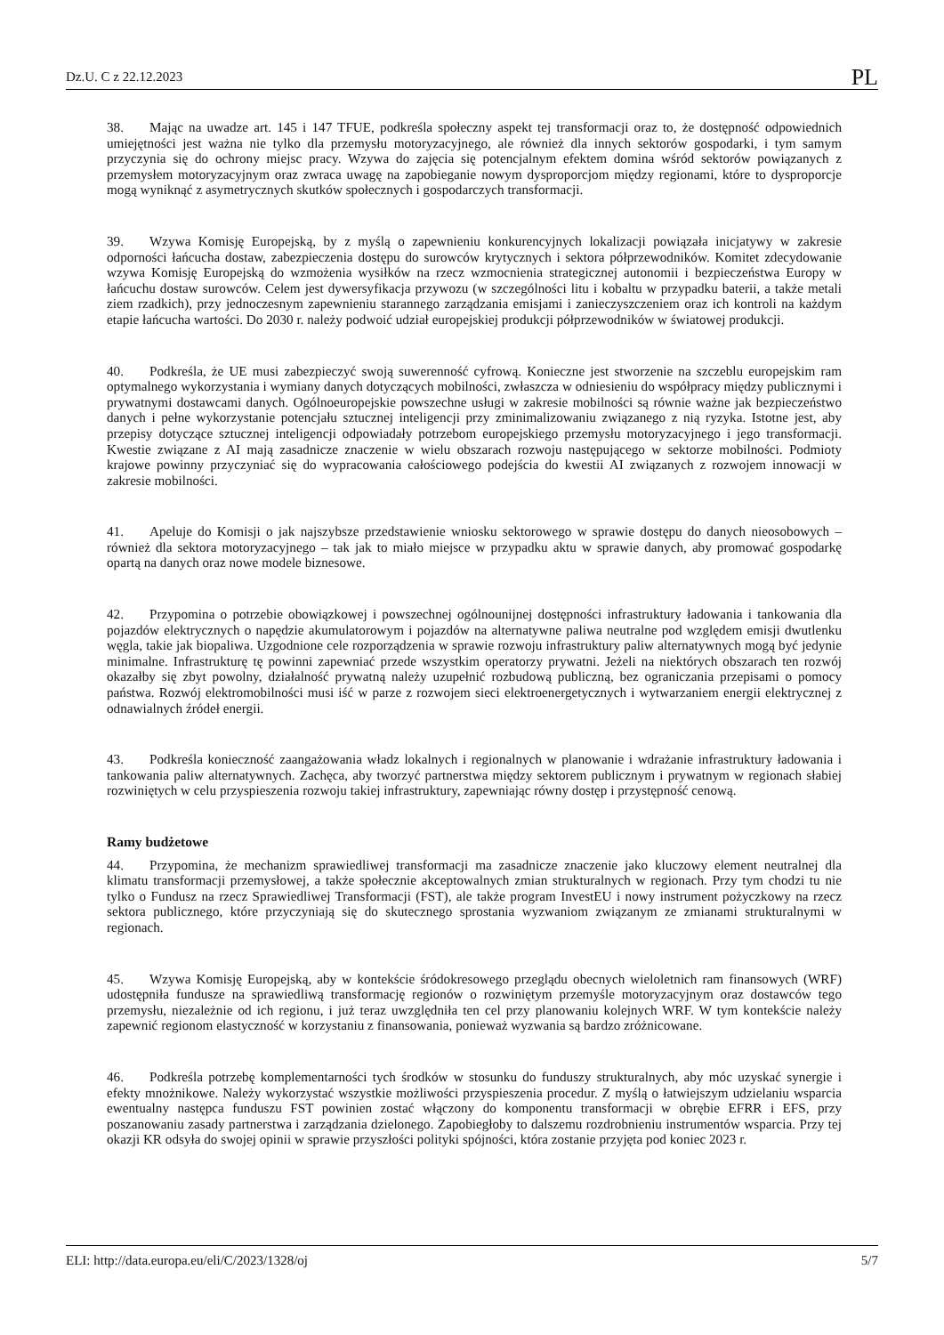Dz.U. C z 22.12.2023 PL
38. Mając na uwadze art. 145 i 147 TFUE, podkreśla społeczny aspekt tej transformacji oraz to, że dostępność odpowiednich umiejętności jest ważna nie tylko dla przemysłu motoryzacyjnego, ale również dla innych sektorów gospodarki, i tym samym przyczynia się do ochrony miejsc pracy. Wzywa do zajęcia się potencjalnym efektem domina wśród sektorów powiązanych z przemysłem motoryzacyjnym oraz zwraca uwagę na zapobieganie nowym dysproporcjom między regionami, które to dysproporcje mogą wyniknąć z asymetrycznych skutków społecznych i gospodarczych transformacji.
39. Wzywa Komisję Europejską, by z myślą o zapewnieniu konkurencyjnych lokalizacji powiązała inicjatywy w zakresie odporności łańcucha dostaw, zabezpieczenia dostępu do surowców krytycznych i sektora półprzewodników. Komitet zdecydowanie wzywa Komisję Europejską do wzmożenia wysiłków na rzecz wzmocnienia strategicznej autonomii i bezpieczeństwa Europy w łańcuchu dostaw surowców. Celem jest dywersyfikacja przywozu (w szczególności litu i kobaltu w przypadku baterii, a także metali ziem rzadkich), przy jednoczesnym zapewnieniu starannego zarządzania emisjami i zanieczyszczeniem oraz ich kontroli na każdym etapie łańcucha wartości. Do 2030 r. należy podwoić udział europejskiej produkcji półprzewodników w światowej produkcji.
40. Podkreśla, że UE musi zabezpieczyć swoją suwerenność cyfrową. Konieczne jest stworzenie na szczeblu europejskim ram optymalnego wykorzystania i wymiany danych dotyczących mobilności, zwłaszcza w odniesieniu do współpracy między publicznymi i prywatnymi dostawcami danych. Ogólnoeuropejskie powszechne usługi w zakresie mobilności są równie ważne jak bezpieczeństwo danych i pełne wykorzystanie potencjału sztucznej inteligencji przy zminimalizowaniu związanego z nią ryzyka. Istotne jest, aby przepisy dotyczące sztucznej inteligencji odpowiadały potrzebom europejskiego przemysłu motoryzacyjnego i jego transformacji. Kwestie związane z AI mają zasadnicze znaczenie w wielu obszarach rozwoju następującego w sektorze mobilności. Podmioty krajowe powinny przyczyniać się do wypracowania całościowego podejścia do kwestii AI związanych z rozwojem innowacji w zakresie mobilności.
41. Apeluje do Komisji o jak najszybsze przedstawienie wniosku sektorowego w sprawie dostępu do danych nieosobowych – również dla sektora motoryzacyjnego – tak jak to miało miejsce w przypadku aktu w sprawie danych, aby promować gospodarkę opartą na danych oraz nowe modele biznesowe.
42. Przypomina o potrzebie obowiązkowej i powszechnej ogólnounijnej dostępności infrastruktury ładowania i tankowania dla pojazdów elektrycznych o napędzie akumulatorowym i pojazdów na alternatywne paliwa neutralne pod względem emisji dwutlenku węgla, takie jak biopaliwa. Uzgodnione cele rozporządzenia w sprawie rozwoju infrastruktury paliw alternatywnych mogą być jedynie minimalne. Infrastrukturę tę powinni zapewniać przede wszystkim operatorzy prywatni. Jeżeli na niektórych obszarach ten rozwój okazałby się zbyt powolny, działalność prywatną należy uzupełnić rozbudową publiczną, bez ograniczania przepisami o pomocy państwa. Rozwój elektromobilności musi iść w parze z rozwojem sieci elektroenergetycznych i wytwarzaniem energii elektrycznej z odnawialnych źródeł energii.
43. Podkreśla konieczność zaangażowania władz lokalnych i regionalnych w planowanie i wdrażanie infrastruktury ładowania i tankowania paliw alternatywnych. Zachęca, aby tworzyć partnerstwa między sektorem publicznym i prywatnym w regionach słabiej rozwiniętych w celu przyspieszenia rozwoju takiej infrastruktury, zapewniając równy dostęp i przystępność cenową.
Ramy budżetowe
44. Przypomina, że mechanizm sprawiedliwej transformacji ma zasadnicze znaczenie jako kluczowy element neutralnej dla klimatu transformacji przemysłowej, a także społecznie akceptowalnych zmian strukturalnych w regionach. Przy tym chodzi tu nie tylko o Fundusz na rzecz Sprawiedliwej Transformacji (FST), ale także program InvestEU i nowy instrument pożyczkowy na rzecz sektora publicznego, które przyczyniają się do skutecznego sprostania wyzwaniom związanym ze zmianami strukturalnymi w regionach.
45. Wzywa Komisję Europejską, aby w kontekście śródokresowego przeglądu obecnych wieloletnich ram finansowych (WRF) udostępniła fundusze na sprawiedliwą transformację regionów o rozwiniętym przemyśle motoryzacyjnym oraz dostawców tego przemysłu, niezależnie od ich regionu, i już teraz uwzględniła ten cel przy planowaniu kolejnych WRF. W tym kontekście należy zapewnić regionom elastyczność w korzystaniu z finansowania, ponieważ wyzwania są bardzo zróżnicowane.
46. Podkreśla potrzebę komplementarności tych środków w stosunku do funduszy strukturalnych, aby móc uzyskać synergie i efekty mnożnikowe. Należy wykorzystać wszystkie możliwości przyspieszenia procedur. Z myślą o łatwiejszym udzielaniu wsparcia ewentualny następca funduszu FST powinien zostać włączony do komponentu transformacji w obrębie EFRR i EFS, przy poszanowaniu zasady partnerstwa i zarządzania dzielonego. Zapobiegłoby to dalszemu rozdrobnieniu instrumentów wsparcia. Przy tej okazji KR odsyła do swojej opinii w sprawie przyszłości polityki spójności, która zostanie przyjęta pod koniec 2023 r.
ELI: http://data.europa.eu/eli/C/2023/1328/oj 5/7